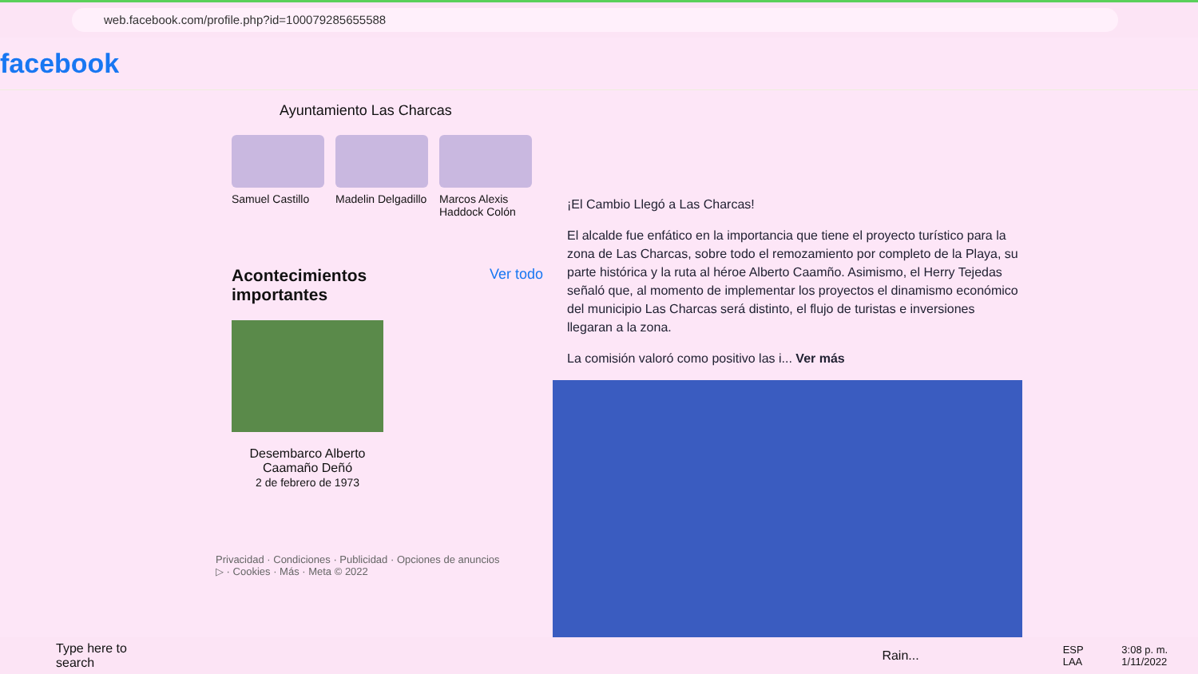web.facebook.com/profile.php?id=100079285655588
facebook
Ayuntamiento Las Charcas
Samuel Castillo
Madelin Delgadillo
Marcos Alexis Haddock Colón
Acontecimientos
importantes Ver todo
Desembarco Alberto Caamaño Deñó
2 de febrero de 1973
Privacidad · Condiciones · Publicidad · Opciones de anuncios
▷ · Cookies · Más · Meta © 2022
¡El Cambio Llegó a Las Charcas!
El alcalde fue enfático en la importancia que tiene el proyecto turístico para la zona de Las Charcas, sobre todo el remozamiento por completo de la Playa, su parte histórica y la ruta al héroe Alberto Caamño. Asimismo, el Herry Tejedas señaló que, al momento de implementar los proyectos el dinamismo económico del municipio Las Charcas será distinto, el flujo de turistas e inversiones llegaran a la zona.
La comisión valoró como positivo las i... Ver más
Type here to search Rain... ESP LAA 3:08 p. m. 1/11/2022